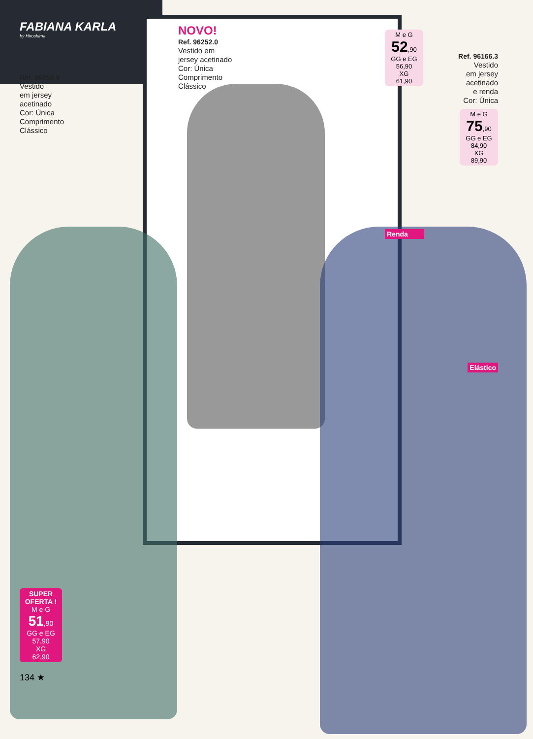FABIANA KARLA
by Hiroshima
Ref. 96258.9
Vestido
em jersey
acetinado
Cor: Única
Comprimento
Clássico
SUPER OFERTA !
M e G
51,90
GG e EG
57,90
XG
62,90
134 ★
NOVO!
Ref. 96252.0
Vestido em
jersey acetinado
Cor: Única
Comprimento
Clássico
M e G
52,90
GG e EG
56,90
XG
61,90
Renda
Ref. 96166.3
Vestido
em jersey
acetinado
e renda
Cor: Única
M e G
75,90
GG e EG
84,90
XG
89,90
Elástico